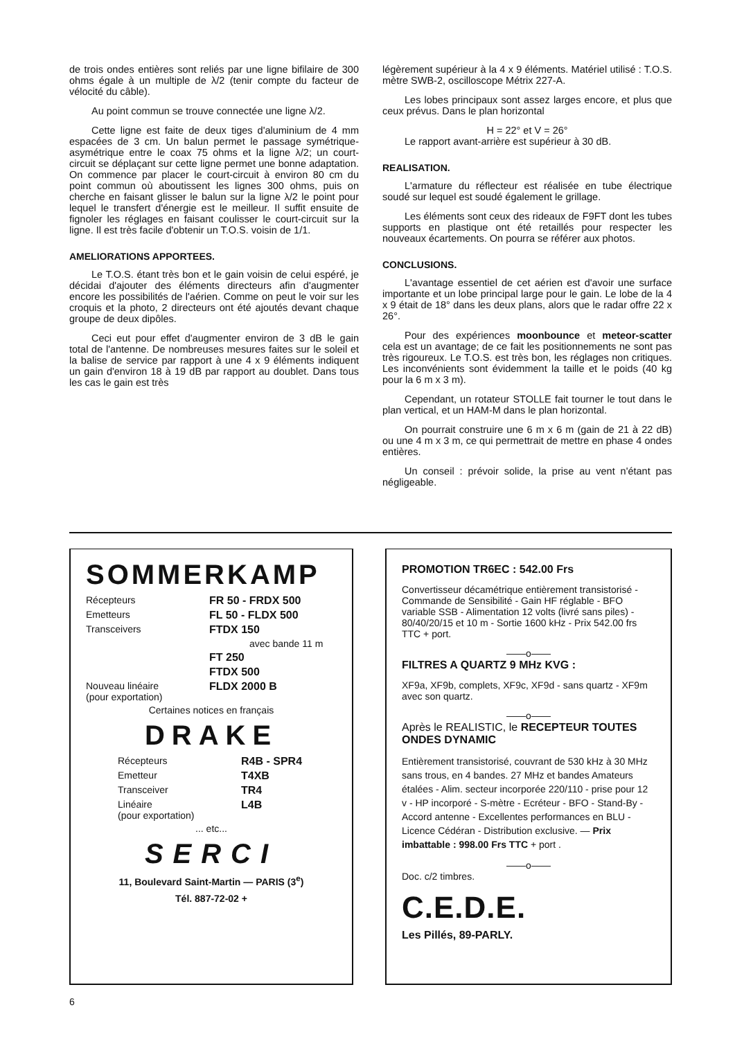de trois ondes entières sont reliés par une ligne bifilaire de 300 ohms égale à un multiple de λ/2 (tenir compte du facteur de vélocité du câble).
Au point commun se trouve connectée une ligne λ/2.
Cette ligne est faite de deux tiges d'aluminium de 4 mm espacées de 3 cm. Un balun permet le passage symétrique-asymétrique entre le coax 75 ohms et la ligne λ/2; un court-circuit se déplaçant sur cette ligne permet une bonne adaptation. On commence par placer le court-circuit à environ 80 cm du point commun où aboutissent les lignes 300 ohms, puis on cherche en faisant glisser le balun sur la ligne λ/2 le point pour lequel le transfert d'énergie est le meilleur. Il suffit ensuite de fignoler les réglages en faisant coulisser le court-circuit sur la ligne. Il est très facile d'obtenir un T.O.S. voisin de 1/1.
AMELIORATIONS APPORTEES.
Le T.O.S. étant très bon et le gain voisin de celui espéré, je décidai d'ajouter des éléments directeurs afin d'augmenter encore les possibilités de l'aérien. Comme on peut le voir sur les croquis et la photo, 2 directeurs ont été ajoutés devant chaque groupe de deux dipôles.
Ceci eut pour effet d'augmenter environ de 3 dB le gain total de l'antenne. De nombreuses mesures faites sur le soleil et la balise de service par rapport à une 4 x 9 éléments indiquent un gain d'environ 18 à 19 dB par rapport au doublet. Dans tous les cas le gain est très
légèrement supérieur à la 4 x 9 éléments. Matériel utilisé : T.O.S. mètre SWB-2, oscilloscope Métrix 227-A.
Les lobes principaux sont assez larges encore, et plus que ceux prévus. Dans le plan horizontal
H = 22° et V = 26°
Le rapport avant-arrière est supérieur à 30 dB.
REALISATION.
L'armature du réflecteur est réalisée en tube électrique soudé sur lequel est soudé également le grillage.
Les éléments sont ceux des rideaux de F9FT dont les tubes supports en plastique ont été retaillés pour respecter les nouveaux écartements. On pourra se référer aux photos.
CONCLUSIONS.
L'avantage essentiel de cet aérien est d'avoir une surface importante et un lobe principal large pour le gain. Le lobe de la 4 x 9 était de 18° dans les deux plans, alors que le radar offre 22 x 26°.
Pour des expériences moonbounce et meteor-scatter cela est un avantage; de ce fait les positionnements ne sont pas très rigoureux. Le T.O.S. est très bon, les réglages non critiques. Les inconvénients sont évidemment la taille et le poids (40 kg pour la 6 m x 3 m).
Cependant, un rotateur STOLLE fait tourner le tout dans le plan vertical, et un HAM-M dans le plan horizontal.
On pourrait construire une 6 m x 6 m (gain de 21 à 22 dB) ou une 4 m x 3 m, ce qui permettrait de mettre en phase 4 ondes entières.
Un conseil : prévoir solide, la prise au vent n'étant pas négligeable.
SOMMERKAMP
Récepteurs FR 50 - FRDX 500
Emetteurs FL 50 - FLDX 500
Transceivers FTDX 150
avec bande 11 m
FT 250
FTDX 500
Nouveau linéaire
(pour exportation) FLDX 2000 B
Certaines notices en français
DRAKE
Récepteurs R4B - SPR4
Emetteur T4XB
Transceiver TR4
Linéaire
(pour exportation) L4B
... etc...
SERCI
11, Boulevard Saint-Martin — PARIS (3<sup>e</sup>)
Tél. 887-72-02 +
PROMOTION TR6EC : 542.00 Frs
Convertisseur décamétrique entièrement transistorisé - Commande de Sensibilité - Gain HF réglable - BFO variable SSB - Alimentation 12 volts (livré sans piles) - 80/40/20/15 et 10 m - Sortie 1600 kHz - Prix 542.00 frs TTC + port.
——o——
FILTRES A QUARTZ 9 MHz KVG :
XF9a, XF9b, complets, XF9c, XF9d - sans quartz - XF9m avec son quartz.
——o——
Après le REALISTIC, le RECEPTEUR TOUTES ONDES DYNAMIC
Entièrement transistorisé, couvrant de 530 kHz à 30 MHz sans trous, en 4 bandes. 27 MHz et bandes Amateurs étalées - Alim. secteur incorporée 220/110 - prise pour 12 v - HP incorporé - S-mètre - Ecréteur - BFO - Stand-By - Accord antenne - Excellentes performances en BLU - Licence Cédéran - Distribution exclusive. — Prix imbattable : 998.00 Frs TTC + port .
——o——
Doc. c/2 timbres.
C.E.D.E.
Les Pillés, 89-PARLY.
6